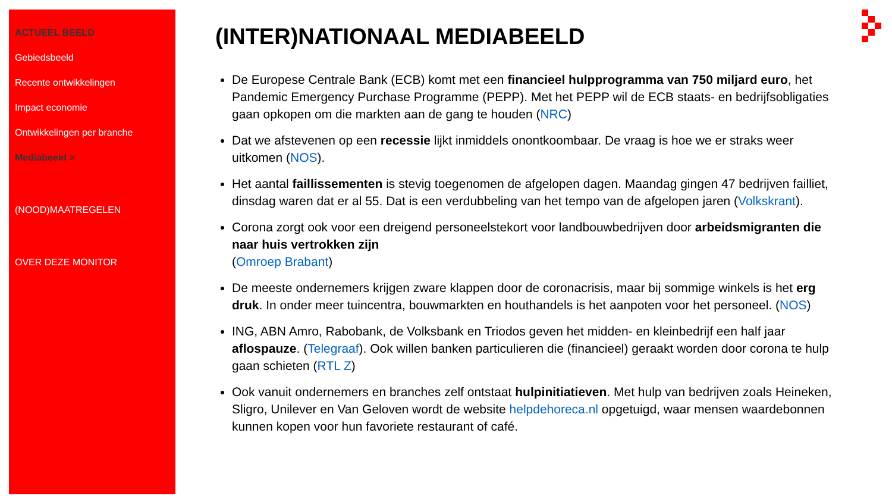ACTUEEL BEELD
Gebiedsbeeld
Recente ontwikkelingen
Impact economie
Ontwikkelingen per branche
Mediabeeld >
(NOOD)MAATREGELEN
OVER DEZE MONITOR
(INTER)NATIONAAL MEDIABEELD
De Europese Centrale Bank (ECB) komt met een financieel hulpprogramma van 750 miljard euro, het Pandemic Emergency Purchase Programme (PEPP). Met het PEPP wil de ECB staats- en bedrijfsobligaties gaan opkopen om die markten aan de gang te houden (NRC)
Dat we afstevenen op een recessie lijkt inmiddels onontkoombaar. De vraag is hoe we er straks weer uitkomen (NOS).
Het aantal faillissementen is stevig toegenomen de afgelopen dagen. Maandag gingen 47 bedrijven failliet, dinsdag waren dat er al 55. Dat is een verdubbeling van het tempo van de afgelopen jaren (Volkskrant).
Corona zorgt ook voor een dreigend personeelstekort voor landbouwbedrijven door arbeidsmigranten die naar huis vertrokken zijn
(Omroep Brabant)
De meeste ondernemers krijgen zware klappen door de coronacrisis, maar bij sommige winkels is het erg druk. In onder meer tuincentra, bouwmarkten en houthandels is het aanpoten voor het personeel. (NOS)
ING, ABN Amro, Rabobank, de Volksbank en Triodos geven het midden- en kleinbedrijf een half jaar aflospauze. (Telegraaf). Ook willen banken particulieren die (financieel) geraakt worden door corona te hulp gaan schieten (RTL Z)
Ook vanuit ondernemers en branches zelf ontstaat hulpinitiatieven. Met hulp van bedrijven zoals Heineken, Sligro, Unilever en Van Geloven wordt de website helpdehoreca.nl opgetuigd, waar mensen waardebonnen kunnen kopen voor hun favoriete restaurant of café.